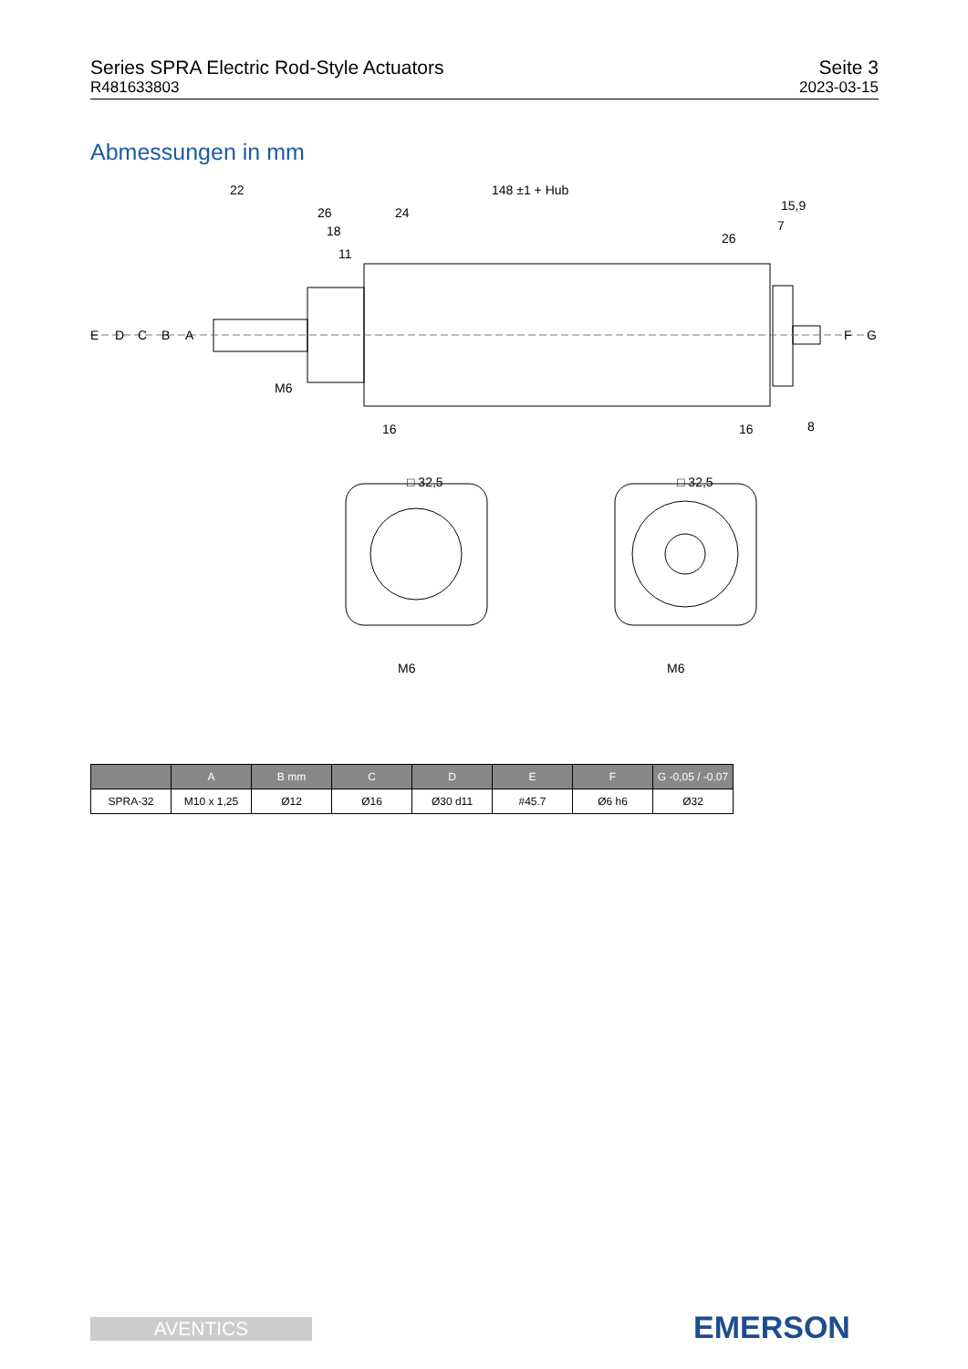Series SPRA Electric Rod-Style Actuators
R481633803
Seite 3
2023-03-15
Abmessungen in mm
22
148 ±1 + Hub
26
24
18
11
15,9
7
26
E
D
C
B
A
M6
16
16
8
F
G
□ 32,5
□ 32,5
M6
M6
| | A | B mm | C | D | E | F | G -0,05 / -0,07 |
| --- | --- | --- | --- | --- | --- | --- | --- |
| SPRA-32 | M10 x 1,25 | Ø12 | Ø16 | Ø30 d11 | #45.7 | Ø6 h6 | Ø32 |
AVENTICS EMERSON